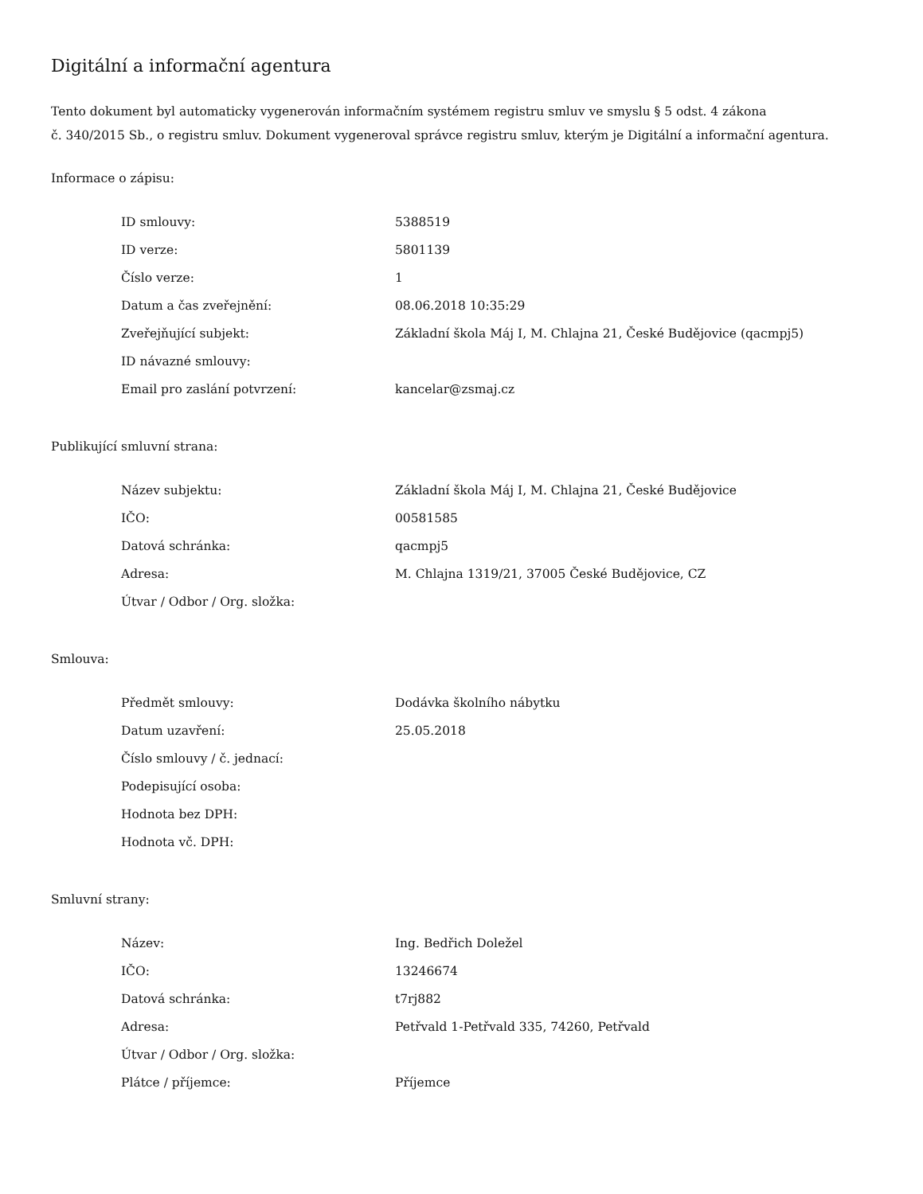Digitální a informační agentura
Tento dokument byl automaticky vygenerován informačním systémem registru smluv ve smyslu § 5 odst. 4 zákona
č. 340/2015 Sb., o registru smluv. Dokument vygeneroval správce registru smluv, kterým je Digitální a informační agentura.
Informace o zápisu:
| ID smlouvy: | 5388519 |
| ID verze: | 5801139 |
| Číslo verze: | 1 |
| Datum a čas zveřejnění: | 08.06.2018 10:35:29 |
| Zveřejňující subjekt: | Základní škola Máj I, M. Chlajna 21, České Budějovice (qacmpj5) |
| ID návazné smlouvy: | |
| Email pro zaslání potvrzení: | kancelar@zsmaj.cz |
Publikující smluvní strana:
| Název subjektu: | Základní škola Máj I, M. Chlajna 21, České Budějovice |
| IČO: | 00581585 |
| Datová schránka: | qacmpj5 |
| Adresa: | M. Chlajna 1319/21, 37005 České Budějovice, CZ |
| Útvar / Odbor / Org. složka: | |
Smlouva:
| Předmět smlouvy: | Dodávka školního nábytku |
| Datum uzavření: | 25.05.2018 |
| Číslo smlouvy / č. jednací: | |
| Podepisující osoba: | |
| Hodnota bez DPH: | |
| Hodnota vč. DPH: | |
Smluvní strany:
| Název: | Ing. Bedřich Doležel |
| IČO: | 13246674 |
| Datová schránka: | t7rj882 |
| Adresa: | Petřvald 1-Petřvald 335, 74260, Petřvald |
| Útvar / Odbor / Org. složka: | |
| Plátce / příjemce: | Příjemce |